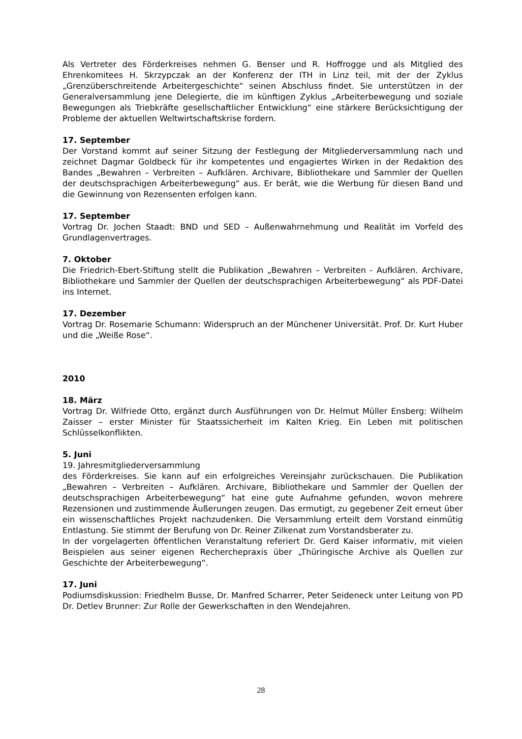Als Vertreter des Förderkreises nehmen G. Benser und R. Hoffrogge und als Mitglied des Ehrenkomitees H. Skrzypczak an der Konferenz der ITH in Linz teil, mit der der Zyklus „Grenzüberschreitende Arbeitergeschichte“ seinen Abschluss findet. Sie unterstützen in der Generalversammlung jene Delegierte, die im künftigen Zyklus „Arbeiterbewegung und soziale Bewegungen als Triebkräfte gesellschaftlicher Entwicklung“ eine stärkere Berücksichtigung der Probleme der aktuellen Weltwirtschaftskrise fordern.
17. September
Der Vorstand kommt auf seiner Sitzung der Festlegung der Mitgliederversammlung nach und zeichnet Dagmar Goldbeck für ihr kompetentes und engagiertes Wirken in der Redaktion des Bandes „Bewahren – Verbreiten – Aufklären. Archivare, Bibliothekare und Sammler der Quellen der deutschsprachigen Arbeiterbewegung“ aus. Er berät, wie die Werbung für diesen Band und die Gewinnung von Rezensenten erfolgen kann.
17. September
Vortrag Dr. Jochen Staadt: BND und SED – Außenwahrnehmung und Realität im Vorfeld des Grundlagenvertrages.
7. Oktober
Die Friedrich-Ebert-Stiftung stellt die Publikation „Bewahren – Verbreiten - Aufklären. Archivare, Bibliothekare und Sammler der Quellen der deutschsprachigen Arbeiterbewegung“ als PDF-Datei ins Internet.
17. Dezember
Vortrag Dr. Rosemarie Schumann: Widerspruch an der Münchener Universität. Prof. Dr. Kurt Huber und die „Weiße Rose“.
2010
18. März
Vortrag Dr. Wilfriede Otto, ergänzt durch Ausführungen von Dr. Helmut Müller Ensberg: Wilhelm Zaisser – erster Minister für Staatssicherheit im Kalten Krieg. Ein Leben mit politischen Schlüsselkonflikten.
5. Juni
19. Jahresmitgliederversammlung
des Förderkreises. Sie kann auf ein erfolgreiches Vereinsjahr zurückschauen. Die Publikation „Bewahren – Verbreiten – Aufklären. Archivare, Bibliothekare und Sammler der Quellen der deutschsprachigen Arbeiterbewegung“ hat eine gute Aufnahme gefunden, wovon mehrere Rezensionen und zustimmende Äußerungen zeugen. Das ermutigt, zu gegebener Zeit erneut über ein wissenschaftliches Projekt nachzudenken. Die Versammlung erteilt dem Vorstand einmütig Entlastung. Sie stimmt der Berufung von Dr. Reiner Zilkenat zum Vorstandsberater zu.
In der vorgelagerten öffentlichen Veranstaltung referiert Dr. Gerd Kaiser informativ, mit vielen Beispielen aus seiner eigenen Recherchepraxis über „Thüringische Archive als Quellen zur Geschichte der Arbeiterbewegung“.
17. Juni
Podiumsdiskussion: Friedhelm Busse, Dr. Manfred Scharrer, Peter Seideneck unter Leitung von PD Dr. Detlev Brunner: Zur Rolle der Gewerkschaften in den Wendejahren.
28